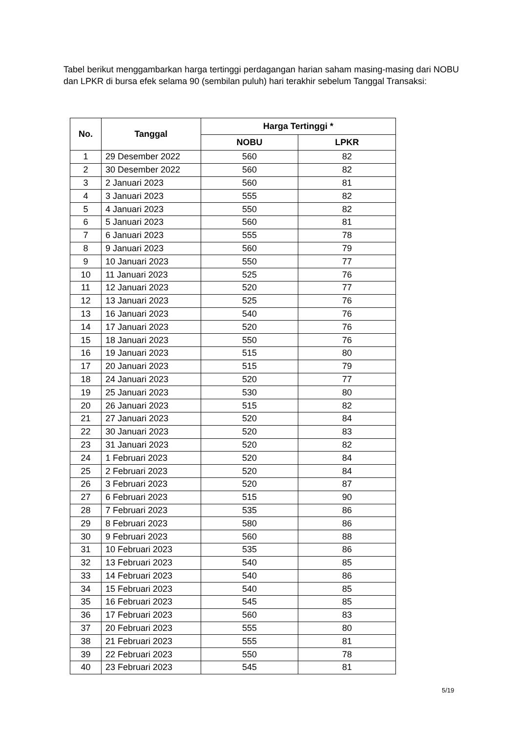Tabel berikut menggambarkan harga tertinggi perdagangan harian saham masing-masing dari NOBU dan LPKR di bursa efek selama 90 (sembilan puluh) hari terakhir sebelum Tanggal Transaksi:
| No. | Tanggal | Harga Tertinggi * | |
| --- | --- | --- | --- |
| | | NOBU | LPKR |
| 1 | 29 Desember 2022 | 560 | 82 |
| 2 | 30 Desember 2022 | 560 | 82 |
| 3 | 2 Januari 2023 | 560 | 81 |
| 4 | 3 Januari 2023 | 555 | 82 |
| 5 | 4 Januari 2023 | 550 | 82 |
| 6 | 5 Januari 2023 | 560 | 81 |
| 7 | 6 Januari 2023 | 555 | 78 |
| 8 | 9 Januari 2023 | 560 | 79 |
| 9 | 10 Januari 2023 | 550 | 77 |
| 10 | 11 Januari 2023 | 525 | 76 |
| 11 | 12 Januari 2023 | 520 | 77 |
| 12 | 13 Januari 2023 | 525 | 76 |
| 13 | 16 Januari 2023 | 540 | 76 |
| 14 | 17 Januari 2023 | 520 | 76 |
| 15 | 18 Januari 2023 | 550 | 76 |
| 16 | 19 Januari 2023 | 515 | 80 |
| 17 | 20 Januari 2023 | 515 | 79 |
| 18 | 24 Januari 2023 | 520 | 77 |
| 19 | 25 Januari 2023 | 530 | 80 |
| 20 | 26 Januari 2023 | 515 | 82 |
| 21 | 27 Januari 2023 | 520 | 84 |
| 22 | 30 Januari 2023 | 520 | 83 |
| 23 | 31 Januari 2023 | 520 | 82 |
| 24 | 1 Februari 2023 | 520 | 84 |
| 25 | 2 Februari 2023 | 520 | 84 |
| 26 | 3 Februari 2023 | 520 | 87 |
| 27 | 6 Februari 2023 | 515 | 90 |
| 28 | 7 Februari 2023 | 535 | 86 |
| 29 | 8 Februari 2023 | 580 | 86 |
| 30 | 9 Februari 2023 | 560 | 88 |
| 31 | 10 Februari 2023 | 535 | 86 |
| 32 | 13 Februari 2023 | 540 | 85 |
| 33 | 14 Februari 2023 | 540 | 86 |
| 34 | 15 Februari 2023 | 540 | 85 |
| 35 | 16 Februari 2023 | 545 | 85 |
| 36 | 17 Februari 2023 | 560 | 83 |
| 37 | 20 Februari 2023 | 555 | 80 |
| 38 | 21 Februari 2023 | 555 | 81 |
| 39 | 22 Februari 2023 | 550 | 78 |
| 40 | 23 Februari 2023 | 545 | 81 |
5/19